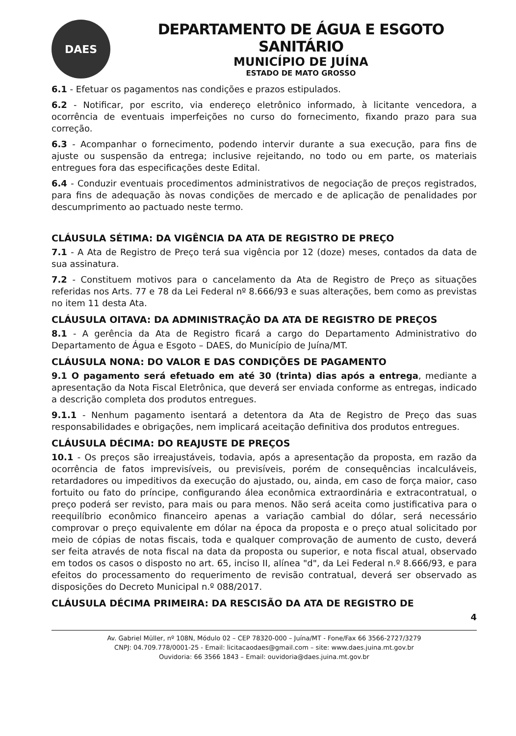DAES
DEPARTAMENTO DE ÁGUA E ESGOTO SANITÁRIO
MUNICÍPIO DE JUÍNA
ESTADO DE MATO GROSSO
6.1 - Efetuar os pagamentos nas condições e prazos estipulados.
6.2 - Notificar, por escrito, via endereço eletrônico informado, à licitante vencedora, a ocorrência de eventuais imperfeições no curso do fornecimento, fixando prazo para sua correção.
6.3 - Acompanhar o fornecimento, podendo intervir durante a sua execução, para fins de ajuste ou suspensão da entrega; inclusive rejeitando, no todo ou em parte, os materiais entregues fora das especificações deste Edital.
6.4 - Conduzir eventuais procedimentos administrativos de negociação de preços registrados, para fins de adequação às novas condições de mercado e de aplicação de penalidades por descumprimento ao pactuado neste termo.
CLÁUSULA SÉTIMA: DA VIGÊNCIA DA ATA DE REGISTRO DE PREÇO
7.1 - A Ata de Registro de Preço terá sua vigência por 12 (doze) meses, contados da data de sua assinatura.
7.2 - Constituem motivos para o cancelamento da Ata de Registro de Preço as situações referidas nos Arts. 77 e 78 da Lei Federal nº 8.666/93 e suas alterações, bem como as previstas no item 11 desta Ata.
CLÁUSULA OITAVA: DA ADMINISTRAÇÃO DA ATA DE REGISTRO DE PREÇOS
8.1 - A gerência da Ata de Registro ficará a cargo do Departamento Administrativo do Departamento de Água e Esgoto – DAES, do Município de Juína/MT.
CLÁUSULA NONA: DO VALOR E DAS CONDIÇÕES DE PAGAMENTO
9.1 O pagamento será efetuado em até 30 (trinta) dias após a entrega, mediante a apresentação da Nota Fiscal Eletrônica, que deverá ser enviada conforme as entregas, indicado a descrição completa dos produtos entregues.
9.1.1 - Nenhum pagamento isentará a detentora da Ata de Registro de Preço das suas responsabilidades e obrigações, nem implicará aceitação definitiva dos produtos entregues.
CLÁUSULA DÉCIMA: DO REAJUSTE DE PREÇOS
10.1 - Os preços são irreajustáveis, todavia, após a apresentação da proposta, em razão da ocorrência de fatos imprevisíveis, ou previsíveis, porém de consequências incalculáveis, retardadores ou impeditivos da execução do ajustado, ou, ainda, em caso de força maior, caso fortuito ou fato do príncipe, configurando álea econômica extraordinária e extracontratual, o preço poderá ser revisto, para mais ou para menos. Não será aceita como justificativa para o reequilíbrio econômico financeiro apenas a variação cambial do dólar, será necessário comprovar o preço equivalente em dólar na época da proposta e o preço atual solicitado por meio de cópias de notas fiscais, toda e qualquer comprovação de aumento de custo, deverá ser feita através de nota fiscal na data da proposta ou superior, e nota fiscal atual, observado em todos os casos o disposto no art. 65, inciso II, alínea "d", da Lei Federal n.º 8.666/93, e para efeitos do processamento do requerimento de revisão contratual, deverá ser observado as disposições do Decreto Municipal n.º 088/2017.
CLÁUSULA DÉCIMA PRIMEIRA: DA RESCISÃO DA ATA DE REGISTRO DE
4
Av. Gabriel Müller, nº 108N, Módulo 02 – CEP 78320-000 – Juína/MT - Fone/Fax 66 3566-2727/3279
CNPJ: 04.709.778/0001-25 - Email: licitacaodaes@gmail.com – site: www.daes.juina.mt.gov.br
Ouvidoria: 66 3566 1843 – Email: ouvidoria@daes.juina.mt.gov.br